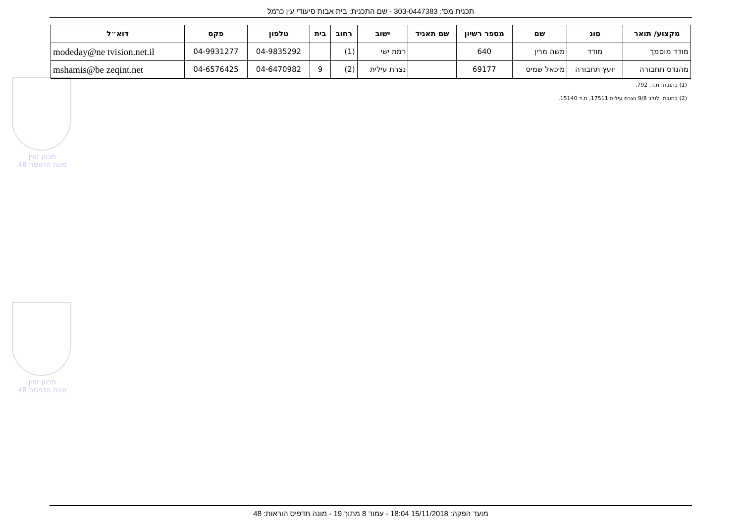תכנון זמין
מונה הדפסה 48
תכנון זמין
מונה הדפסה 48
תכנית מס': 303-0447383 - שם התכנית: בית אבות סיעודי עין כרמל
| מקצוע/ תואר | סוג | שם | מספר רשיון | שם תאגיד | ישוב | רחוב | בית | טלפון | פקס | דוא״ל |
| --- | --- | --- | --- | --- | --- | --- | --- | --- | --- | --- |
| מודד מוסמך | מודד | משה מרין | 640 | | רמת ישי | (1) | | 04-9835292 | 04-9931277 | modeday@ne tvision.net.il |
| מהנדס תחבורה | יועץ תחבורה | מיכאל שמיס | 69177 | | נצרת עילית | (2) | 9 | 04-6470982 | 04-6576425 | mshamis@be zeqint.net |
(1) כתובת: ת.ד. 792.
(2) כתובת: לולב 9/8 נצרת עילית 17511, ת.ד 15140.
מועד הפקה: 15/11/2018 18:04 - עמוד 8 מתוך 19 - מונה תדפיס הוראות: 48